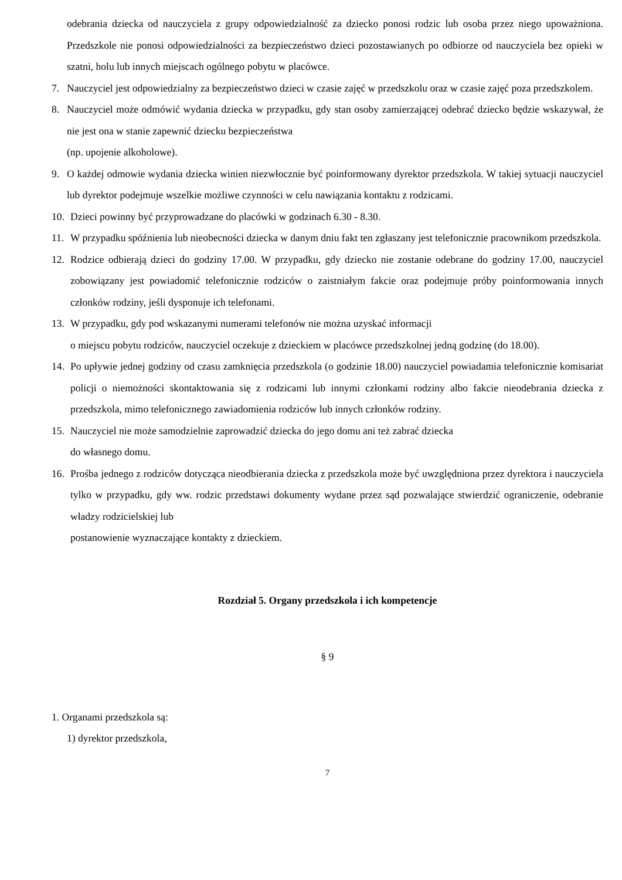odebrania dziecka od nauczyciela z grupy odpowiedzialność za dziecko ponosi rodzic lub osoba przez niego upoważniona. Przedszkole nie ponosi odpowiedzialności za bezpieczeństwo dzieci pozostawianych po odbiorze od nauczyciela bez opieki w szatni, holu lub innych miejscach ogólnego pobytu w placówce.
7. Nauczyciel jest odpowiedzialny za bezpieczeństwo dzieci w czasie zajęć w przedszkolu oraz w czasie zajęć poza przedszkolem.
8. Nauczyciel może odmówić wydania dziecka w przypadku, gdy stan osoby zamierzającej odebrać dziecko będzie wskazywał, że nie jest ona w stanie zapewnić dziecku bezpieczeństwa
(np. upojenie alkoholowe).
9. O każdej odmowie wydania dziecka winien niezwłocznie być poinformowany dyrektor przedszkola. W takiej sytuacji nauczyciel lub dyrektor podejmuje wszelkie możliwe czynności w celu nawiązania kontaktu z rodzicami.
10. Dzieci powinny być przyprowadzane do placówki w godzinach 6.30 - 8.30.
11. W przypadku spóźnienia lub nieobecności dziecka w danym dniu fakt ten zgłaszany jest telefonicznie pracownikom przedszkola.
12. Rodzice odbierają dzieci do godziny 17.00. W przypadku, gdy dziecko nie zostanie odebrane do godziny 17.00, nauczyciel zobowiązany jest powiadomić telefonicznie rodziców o zaistniałym fakcie oraz podejmuje próby poinformowania innych członków rodziny, jeśli dysponuje ich telefonami.
13. W przypadku, gdy pod wskazanymi numerami telefonów nie można uzyskać informacji
o miejscu pobytu rodziców, nauczyciel oczekuje z dzieckiem w placówce przedszkolnej jedną godzinę (do 18.00).
14. Po upływie jednej godziny od czasu zamknięcia przedszkola (o godzinie 18.00) nauczyciel powiadamia telefonicznie komisariat policji o niemożności skontaktowania się z rodzicami lub innymi członkami rodziny albo fakcie nieodebrania dziecka z przedszkola, mimo telefonicznego zawiadomienia rodziców lub innych członków rodziny.
15. Nauczyciel nie może samodzielnie zaprowadzić dziecka do jego domu ani też zabrać dziecka
do własnego domu.
16. Prośba jednego z rodziców dotycząca nieodbierania dziecka z przedszkola może być uwzględniona przez dyrektora i nauczyciela tylko w przypadku, gdy ww. rodzic przedstawi dokumenty wydane przez sąd pozwalające stwierdzić ograniczenie, odebranie władzy rodzicielskiej lub
postanowienie wyznaczające kontakty z dzieckiem.
Rozdział 5. Organy przedszkola i ich kompetencje
§ 9
1. Organami przedszkola są:
1) dyrektor przedszkola,
7